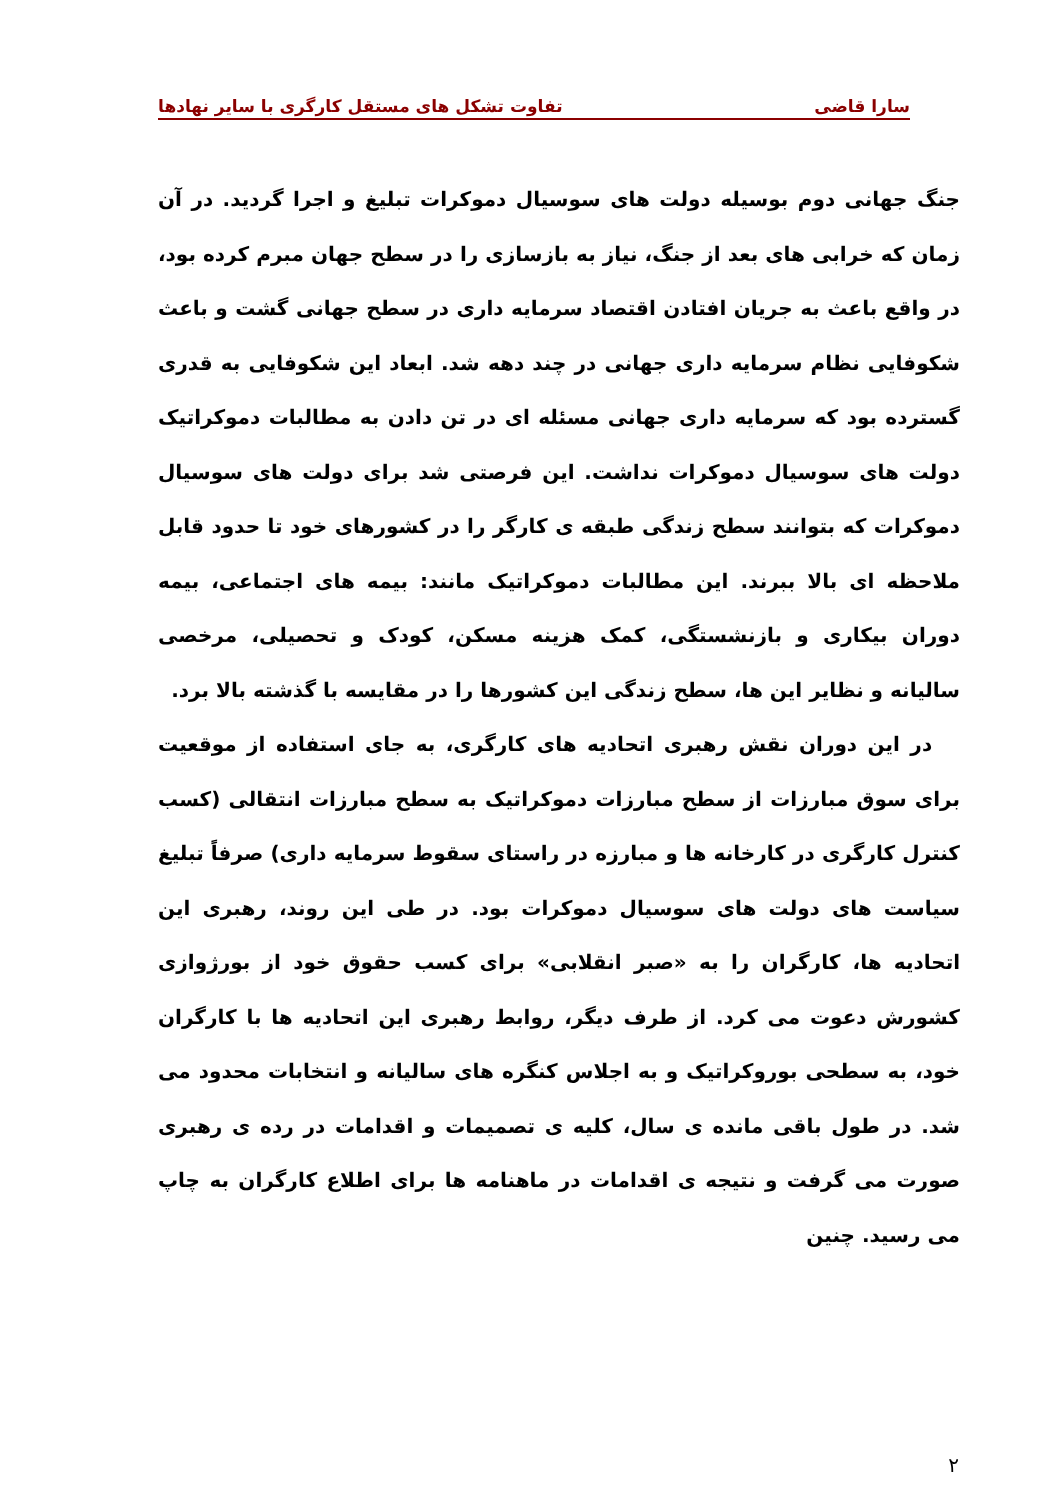سارا قاضی تفاوت تشکل های مستقل کارگری با سایر نهادها
جنگ جهانی دوم بوسیله دولت های سوسیال دموکرات تبلیغ و اجرا گردید. در آن زمان که خرابی های بعد از جنگ، نیاز به بازسازی را در سطح جهان مبرم کرده بود، در واقع باعث به جریان افتادن اقتصاد سرمایه داری در سطح جهانی گشت و باعث شکوفایی نظام سرمایه داری جهانی در چند دهه شد. ابعاد این شکوفایی به قدری گسترده بود که سرمایه داری جهانی مسئله ای در تن دادن به مطالبات دموکراتیک دولت های سوسیال دموکرات نداشت. این فرصتی شد برای دولت های سوسیال دموکرات که بتوانند سطح زندگی طبقه ی کارگر را در کشورهای خود تا حدود قابل ملاحظه ای بالا ببرند. این مطالبات دموکراتیک مانند: بیمه های اجتماعی، بیمه دوران بیکاری و بازنشستگی، کمک هزینه مسکن، کودک و تحصیلی، مرخصی سالیانه و نظایر این ها، سطح زندگی این کشورها را در مقایسه با گذشته بالا برد.
در این دوران نقش رهبری اتحادیه های کارگری، به جای استفاده از موقعیت برای سوق مبارزات از سطح مبارزات دموکراتیک به سطح مبارزات انتقالی (کسب کنترل کارگری در کارخانه ها و مبارزه در راستای سقوط سرمایه داری) صرفاً تبلیغ سیاست های دولت های سوسیال دموکرات بود. در طی این روند، رهبری این اتحادیه ها، کارگران را به «صبر انقلابی» برای کسب حقوق خود از بورژوازی کشورش دعوت می کرد. از طرف دیگر، روابط رهبری این اتحادیه ها با کارگران خود، به سطحی بوروکراتیک و به اجلاس کنگره های سالیانه و انتخابات محدود می شد. در طول باقی مانده ی سال، کلیه ی تصمیمات و اقدامات در رده ی رهبری صورت می گرفت و نتیجه ی اقدامات در ماهنامه ها برای اطلاع کارگران به چاپ می رسید. چنین
۲